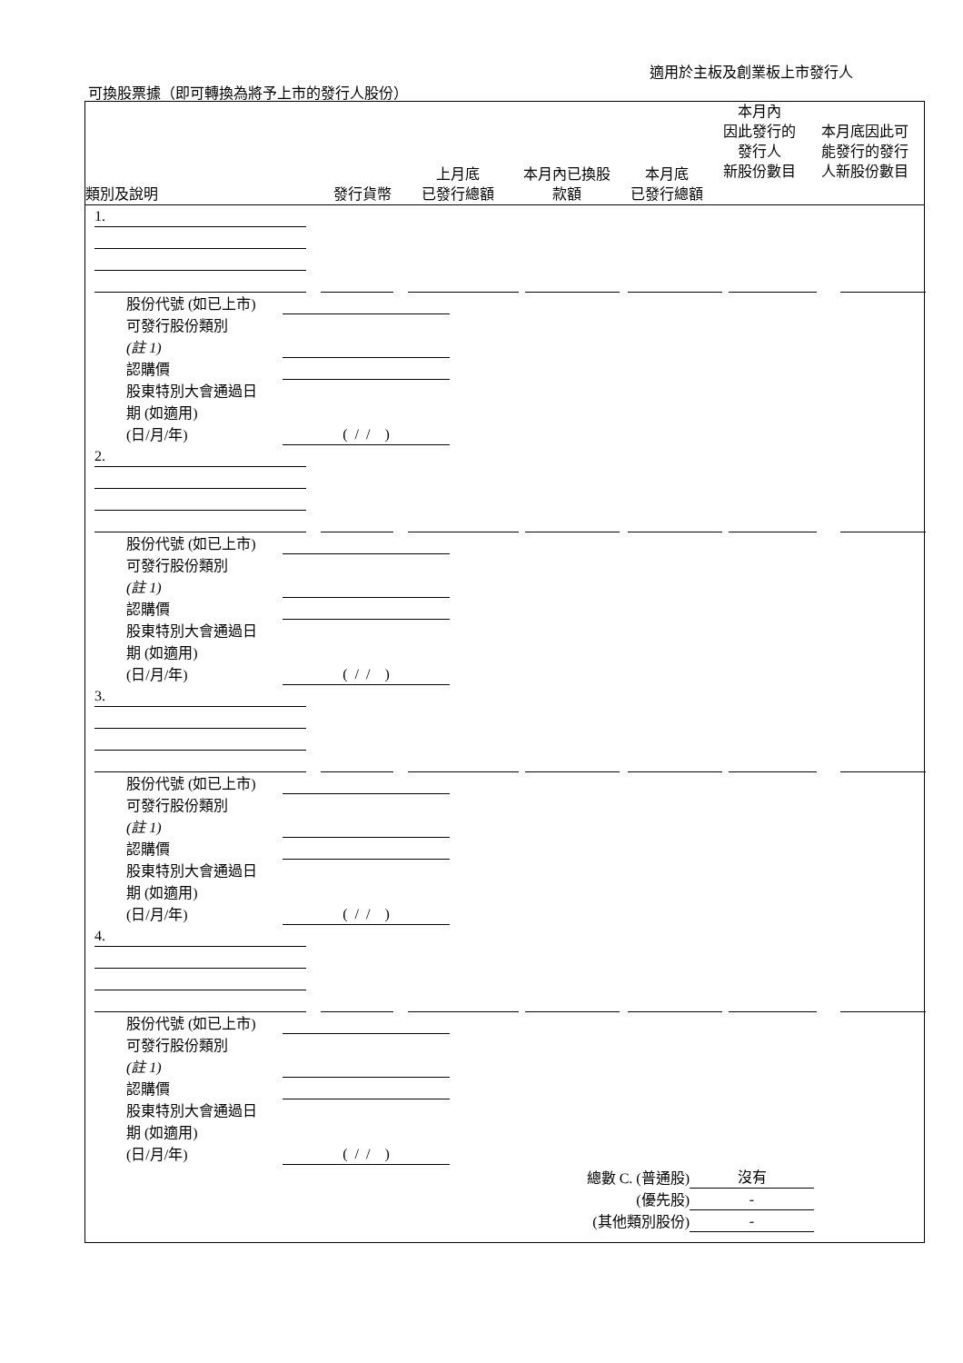適用於主板及創業板上市發行人
可換股票據（即可轉換為將予上市的發行人股份）
| 類別及說明 | 發行貨幣 | 上月底 已發行總額 | 本月內已換股 款額 | 本月底 已發行總額 | 本月內 因此發行的 發行人 新股份數目 | 本月底因此可 能發行的發行 人新股份數目 |
| --- | --- | --- | --- | --- | --- | --- |
1.
股份代號 (如已上市)
可發行股份類別
(註 1)
認購價
股東特別大會通過日
期 (如適用)
(日/月/年)
( / / )
2.
股份代號 (如已上市)
可發行股份類別
(註 1)
認購價
股東特別大會通過日
期 (如適用)
(日/月/年)
( / / )
3.
股份代號 (如已上市)
可發行股份類別
(註 1)
認購價
股東特別大會通過日
期 (如適用)
(日/月/年)
( / / )
4.
股份代號 (如已上市)
可發行股份類別
(註 1)
認購價
股東特別大會通過日
期 (如適用)
(日/月/年)
( / / )
總數 C. (普通股)
沒有
(優先股)
-
(其他類別股份)
-